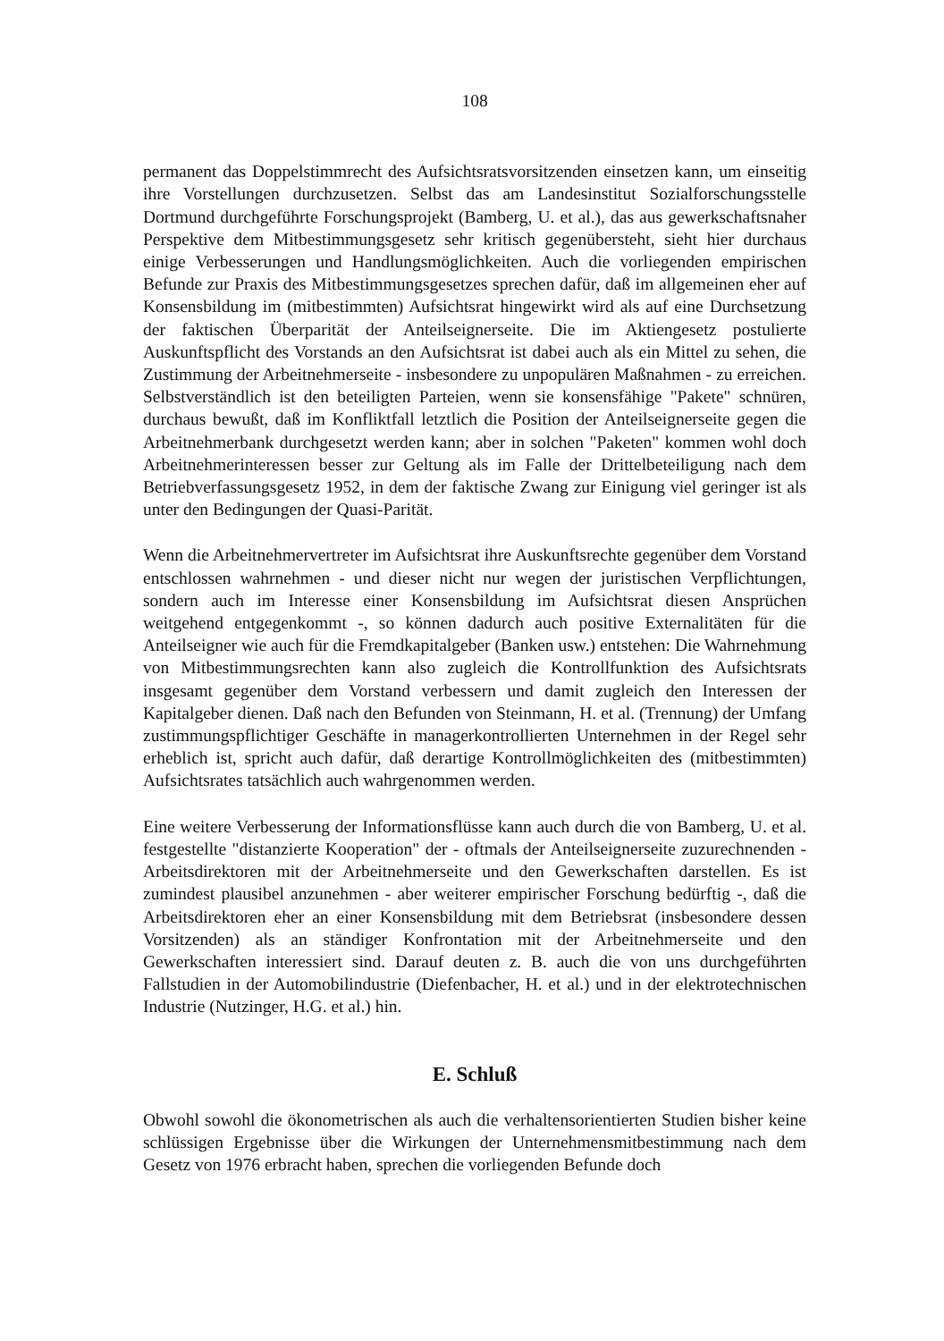108
permanent das Doppelstimmrecht des Aufsichtsratsvorsitzenden einsetzen kann, um einseitig ihre Vorstellungen durchzusetzen. Selbst das am Landesinstitut Sozialforschungsstelle Dortmund durchgeführte Forschungsprojekt (Bamberg, U. et al.), das aus gewerkschaftsnaher Perspektive dem Mitbestimmungsgesetz sehr kritisch gegenübersteht, sieht hier durchaus einige Verbesserungen und Handlungsmöglichkeiten. Auch die vorliegenden empirischen Befunde zur Praxis des Mitbestimmungsgesetzes sprechen dafür, daß im allgemeinen eher auf Konsensbildung im (mitbestimmten) Aufsichtsrat hingewirkt wird als auf eine Durchsetzung der faktischen Überparität der Anteilseignerseite. Die im Aktiengesetz postulierte Auskunftspflicht des Vorstands an den Aufsichtsrat ist dabei auch als ein Mittel zu sehen, die Zustimmung der Arbeitnehmerseite - insbesondere zu unpopulären Maßnahmen - zu erreichen. Selbstverständlich ist den beteiligten Parteien, wenn sie konsensfähige "Pakete" schnüren, durchaus bewußt, daß im Konfliktfall letztlich die Position der Anteilseignerseite gegen die Arbeitnehmerbank durchgesetzt werden kann; aber in solchen "Paketen" kommen wohl doch Arbeitnehmerinteressen besser zur Geltung als im Falle der Drittelbeteiligung nach dem Betriebverfassungsgesetz 1952, in dem der faktische Zwang zur Einigung viel geringer ist als unter den Bedingungen der Quasi-Parität.
Wenn die Arbeitnehmervertreter im Aufsichtsrat ihre Auskunftsrechte gegenüber dem Vorstand entschlossen wahrnehmen - und dieser nicht nur wegen der juristischen Verpflichtungen, sondern auch im Interesse einer Konsensbildung im Aufsichtsrat diesen Ansprüchen weitgehend entgegenkommt -, so können dadurch auch positive Externalitäten für die Anteilseigner wie auch für die Fremdkapitalgeber (Banken usw.) entstehen: Die Wahrnehmung von Mitbestimmungsrechten kann also zugleich die Kontrollfunktion des Aufsichtsrats insgesamt gegenüber dem Vorstand verbessern und damit zugleich den Interessen der Kapitalgeber dienen. Daß nach den Befunden von Steinmann, H. et al. (Trennung) der Umfang zustimmungspflichtiger Geschäfte in managerkontrollierten Unternehmen in der Regel sehr erheblich ist, spricht auch dafür, daß derartige Kontrollmöglichkeiten des (mitbestimmten) Aufsichtsrates tatsächlich auch wahrgenommen werden.
Eine weitere Verbesserung der Informationsflüsse kann auch durch die von Bamberg, U. et al. festgestellte "distanzierte Kooperation" der - oftmals der Anteilseignerseite zuzurechnenden - Arbeitsdirektoren mit der Arbeitnehmerseite und den Gewerkschaften darstellen. Es ist zumindest plausibel anzunehmen - aber weiterer empirischer Forschung bedürftig -, daß die Arbeitsdirektoren eher an einer Konsensbildung mit dem Betriebsrat (insbesondere dessen Vorsitzenden) als an ständiger Konfrontation mit der Arbeitnehmerseite und den Gewerkschaften interessiert sind. Darauf deuten z. B. auch die von uns durchgeführten Fallstudien in der Automobilindustrie (Diefenbacher, H. et al.) und in der elektrotechnischen Industrie (Nutzinger, H.G. et al.) hin.
E. Schluß
Obwohl sowohl die ökonometrischen als auch die verhaltensorientierten Studien bisher keine schlüssigen Ergebnisse über die Wirkungen der Unternehmensmitbestimmung nach dem Gesetz von 1976 erbracht haben, sprechen die vorliegenden Befunde doch